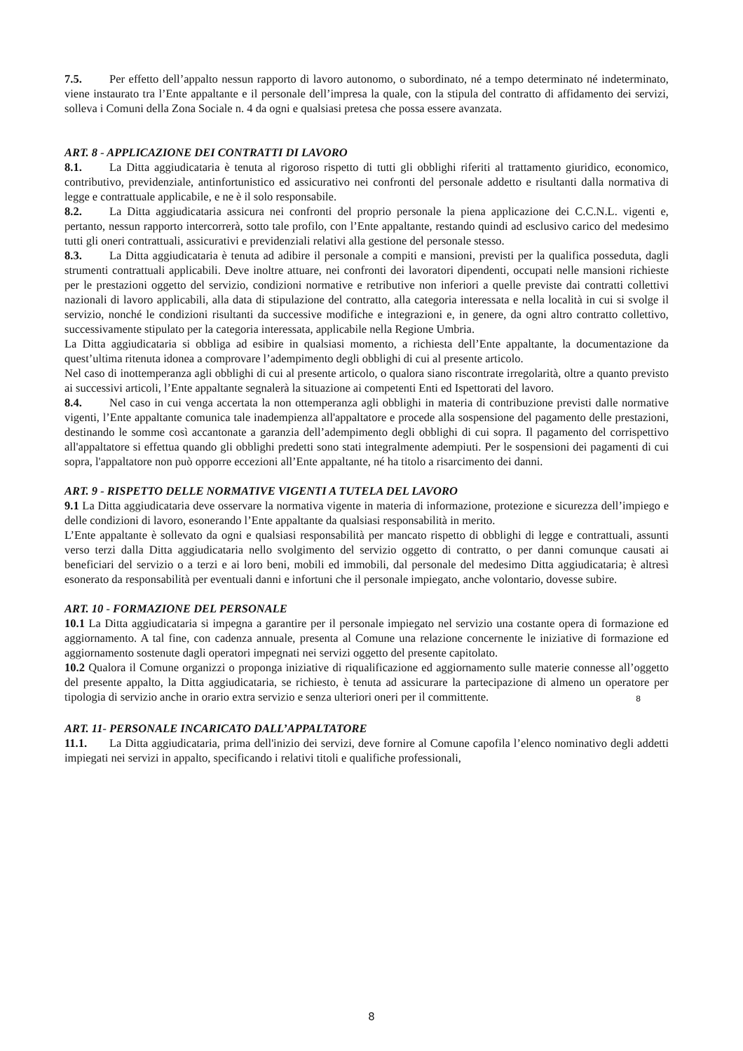7.5. Per effetto dell’appalto nessun rapporto di lavoro autonomo, o subordinato, né a tempo determinato né indeterminato, viene instaurato tra l’Ente appaltante e il personale dell’impresa la quale, con la stipula del contratto di affidamento dei servizi, solleva i Comuni della Zona Sociale n. 4 da ogni e qualsiasi pretesa che possa essere avanzata.
ART. 8 - APPLICAZIONE DEI CONTRATTI DI LAVORO
8.1. La Ditta aggiudicataria è tenuta al rigoroso rispetto di tutti gli obblighi riferiti al trattamento giuridico, economico, contributivo, previdenziale, antinfortunistico ed assicurativo nei confronti del personale addetto e risultanti dalla normativa di legge e contrattuale applicabile, e ne è il solo responsabile.
8.2. La Ditta aggiudicataria assicura nei confronti del proprio personale la piena applicazione dei C.C.N.L. vigenti e, pertanto, nessun rapporto intercorrerà, sotto tale profilo, con l’Ente appaltante, restando quindi ad esclusivo carico del medesimo tutti gli oneri contrattuali, assicurativi e previdenziali relativi alla gestione del personale stesso.
8.3. La Ditta aggiudicataria è tenuta ad adibire il personale a compiti e mansioni, previsti per la qualifica posseduta, dagli strumenti contrattuali applicabili. Deve inoltre attuare, nei confronti dei lavoratori dipendenti, occupati nelle mansioni richieste per le prestazioni oggetto del servizio, condizioni normative e retributive non inferiori a quelle previste dai contratti collettivi nazionali di lavoro applicabili, alla data di stipulazione del contratto, alla categoria interessata e nella località in cui si svolge il servizio, nonché le condizioni risultanti da successive modifiche e integrazioni e, in genere, da ogni altro contratto collettivo, successivamente stipulato per la categoria interessata, applicabile nella Regione Umbria.
La Ditta aggiudicataria si obbliga ad esibire in qualsiasi momento, a richiesta dell’Ente appaltante, la documentazione da quest’ultima ritenuta idonea a comprovare l’adempimento degli obblighi di cui al presente articolo.
Nel caso di inottemperanza agli obblighi di cui al presente articolo, o qualora siano riscontrate irregolarità, oltre a quanto previsto ai successivi articoli, l’Ente appaltante segnalerà la situazione ai competenti Enti ed Ispettorati del lavoro.
8.4. Nel caso in cui venga accertata la non ottemperanza agli obblighi in materia di contribuzione previsti dalle normative vigenti, l’Ente appaltante comunica tale inadempienza all'appaltatore e procede alla sospensione del pagamento delle prestazioni, destinando le somme così accantonate a garanzia dell’adempimento degli obblighi di cui sopra. Il pagamento del corrispettivo all'appaltatore si effettua quando gli obblighi predetti sono stati integralmente adempiuti. Per le sospensioni dei pagamenti di cui sopra, l'appaltatore non può opporre eccezioni all’Ente appaltante, né ha titolo a risarcimento dei danni.
ART. 9 - RISPETTO DELLE NORMATIVE VIGENTI A TUTELA DEL LAVORO
9.1 La Ditta aggiudicataria deve osservare la normativa vigente in materia di informazione, protezione e sicurezza dell’impiego e delle condizioni di lavoro, esonerando l’Ente appaltante da qualsiasi responsabilità in merito.
L’Ente appaltante è sollevato da ogni e qualsiasi responsabilità per mancato rispetto di obblighi di legge e contrattuali, assunti verso terzi dalla Ditta aggiudicataria nello svolgimento del servizio oggetto di contratto, o per danni comunque causati ai beneficiari del servizio o a terzi e ai loro beni, mobili ed immobili, dal personale del medesimo Ditta aggiudicataria; è altresì esonerato da responsabilità per eventuali danni e infortuni che il personale impiegato, anche volontario, dovesse subire.
ART. 10 - FORMAZIONE DEL PERSONALE
10.1 La Ditta aggiudicataria si impegna a garantire per il personale impiegato nel servizio una costante opera di formazione ed aggiornamento. A tal fine, con cadenza annuale, presenta al Comune una relazione concernente le iniziative di formazione ed aggiornamento sostenute dagli operatori impegnati nei servizi oggetto del presente capitolato.
10.2 Qualora il Comune organizzi o proponga iniziative di riqualificazione ed aggiornamento sulle materie connesse all’oggetto del presente appalto, la Ditta aggiudicataria, se richiesto, è tenuta ad assicurare la partecipazione di almeno un operatore per tipologia di servizio anche in orario extra servizio e senza ulteriori oneri per il committente.
8
ART. 11- PERSONALE INCARICATO DALL’APPALTATORE
11.1. La Ditta aggiudicataria, prima dell'inizio dei servizi, deve fornire al Comune capofila l’elenco nominativo degli addetti impiegati nei servizi in appalto, specificando i relativi titoli e qualifiche professionali,
8